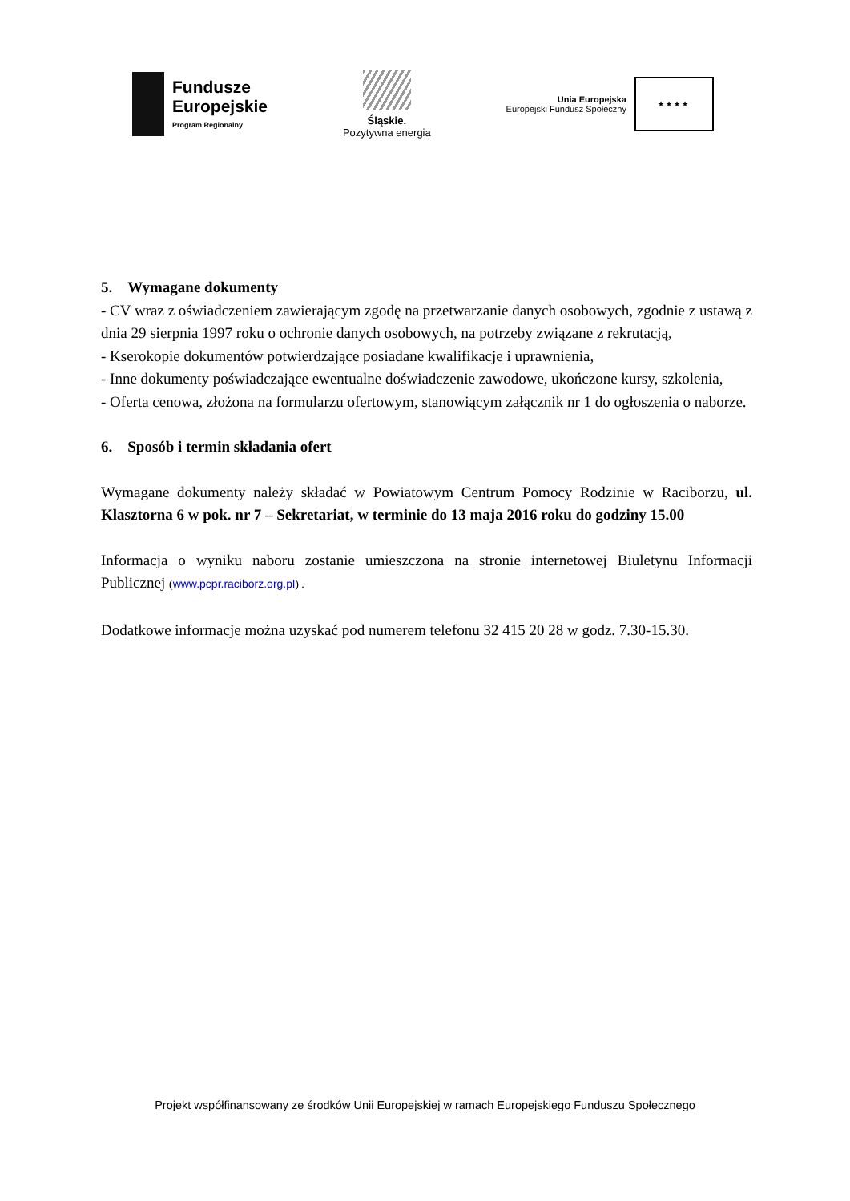Fundusze
Europejskie
Program Regionalny
Śląskie.
Pozytywna energia
Unia Europejska
Europejski Fundusz Społeczny
★★★★
5. Wymagane dokumenty
- CV wraz z oświadczeniem zawierającym zgodę na przetwarzanie danych osobowych, zgodnie z ustawą z dnia 29 sierpnia 1997 roku o ochronie danych osobowych, na potrzeby związane z rekrutacją,
- Kserokopie dokumentów potwierdzające posiadane kwalifikacje i uprawnienia,
- Inne dokumenty poświadczające ewentualne doświadczenie zawodowe, ukończone kursy, szkolenia,
- Oferta cenowa, złożona na formularzu ofertowym, stanowiącym załącznik nr 1 do ogłoszenia o naborze.
6. Sposób i termin składania ofert
Wymagane dokumenty należy składać w Powiatowym Centrum Pomocy Rodzinie w Raciborzu, ul. Klasztorna 6 w pok. nr 7 – Sekretariat, w terminie do 13 maja 2016 roku do godziny 15.00
Informacja o wyniku naboru zostanie umieszczona na stronie internetowej Biuletynu Informacji Publicznej (www.pcpr.raciborz.org.pl) .
Dodatkowe informacje można uzyskać pod numerem telefonu 32 415 20 28 w godz. 7.30-15.30.
Projekt współfinansowany ze środków Unii Europejskiej w ramach Europejskiego Funduszu Społecznego